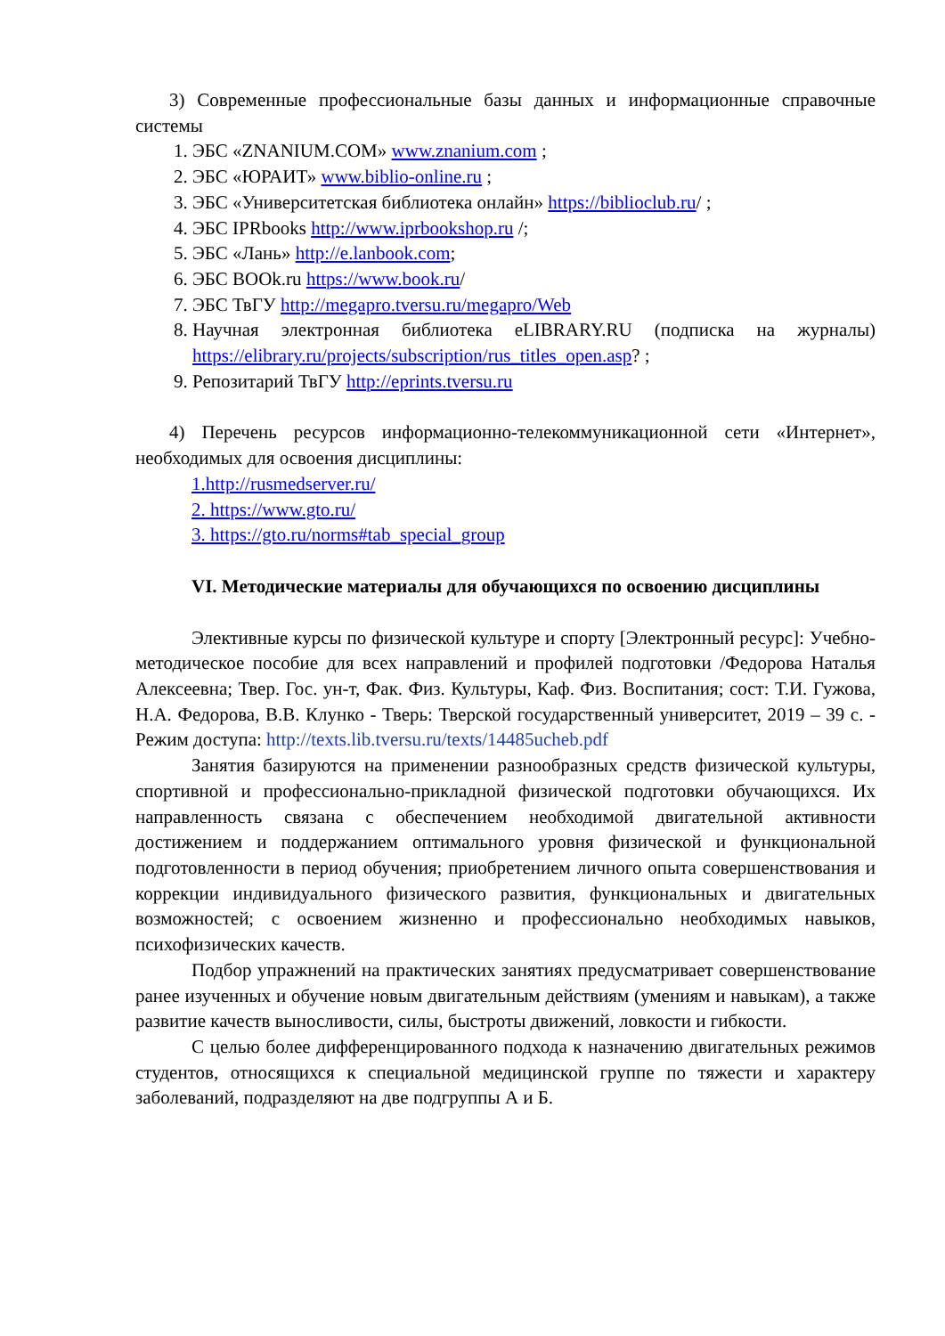3) Современные профессиональные базы данных и информационные справочные системы
1. ЭБС «ZNANIUM.COM» www.znanium.com ;
2. ЭБС «ЮРАИТ» www.biblio-online.ru ;
3. ЭБС «Университетская библиотека онлайн» https://biblioclub.ru/ ;
4. ЭБС IPRbooks http://www.iprbookshop.ru /;
5. ЭБС «Лань» http://e.lanbook.com;
6. ЭБС BOOk.ru https://www.book.ru/
7. ЭБС ТвГУ http://megapro.tversu.ru/megapro/Web
8. Научная электронная библиотека eLIBRARY.RU (подписка на журналы) https://elibrary.ru/projects/subscription/rus_titles_open.asp? ;
9. Репозитарий ТвГУ http://eprints.tversu.ru
4) Перечень ресурсов информационно-телекоммуникационной сети «Интернет», необходимых для освоения дисциплины:
1.http://rusmedserver.ru/
2. https://www.gto.ru/
3. https://gto.ru/norms#tab_special_group
VI. Методические материалы для обучающихся по освоению дисциплины
Элективные курсы по физической культуре и спорту [Электронный ресурс]: Учебно-методическое пособие для всех направлений и профилей подготовки /Федорова Наталья Алексеевна; Твер. Гос. ун-т, Фак. Физ. Культуры, Каф. Физ. Воспитания; сост: Т.И. Гужова, Н.А. Федорова, В.В. Клунко - Тверь: Тверской государственный университет, 2019 – 39 с. - Режим доступа: http://texts.lib.tversu.ru/texts/14485ucheb.pdf
Занятия базируются на применении разнообразных средств физической культуры, спортивной и профессионально-прикладной физической подготовки обучающихся. Их направленность связана с обеспечением необходимой двигательной активности достижением и поддержанием оптимального уровня физической и функциональной подготовленности в период обучения; приобретением личного опыта совершенствования и коррекции индивидуального физического развития, функциональных и двигательных возможностей; с освоением жизненно и профессионально необходимых навыков, психофизических качеств.
Подбор упражнений на практических занятиях предусматривает совершенствование ранее изученных и обучение новым двигательным действиям (умениям и навыкам), а также развитие качеств выносливости, силы, быстроты движений, ловкости и гибкости.
С целью более дифференцированного подхода к назначению двигательных режимов студентов, относящихся к специальной медицинской группе по тяжести и характеру заболеваний, подразделяют на две подгруппы А и Б.